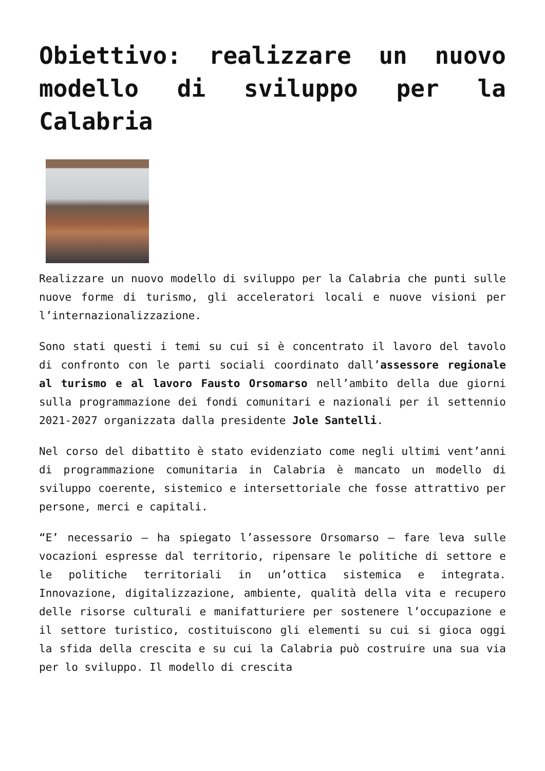Obiettivo: realizzare un nuovo modello di sviluppo per la Calabria
Realizzare un nuovo modello di sviluppo per la Calabria che punti sulle nuove forme di turismo, gli acceleratori locali e nuove visioni per l’internazionalizzazione.
Sono stati questi i temi su cui si è concentrato il lavoro del tavolo di confronto con le parti sociali coordinato dall’assessore regionale al turismo e al lavoro Fausto Orsomarso nell’ambito della due giorni sulla programmazione dei fondi comunitari e nazionali per il settennio 2021-2027 organizzata dalla presidente Jole Santelli.
Nel corso del dibattito è stato evidenziato come negli ultimi vent’anni di programmazione comunitaria in Calabria è mancato un modello di sviluppo coerente, sistemico e intersettoriale che fosse attrattivo per persone, merci e capitali.
“E’ necessario – ha spiegato l’assessore Orsomarso – fare leva sulle vocazioni espresse dal territorio, ripensare le politiche di settore e le politiche territoriali in un’ottica sistemica e integrata. Innovazione, digitalizzazione, ambiente, qualità della vita e recupero delle risorse culturali e manifatturiere per sostenere l’occupazione e il settore turistico, costituiscono gli elementi su cui si gioca oggi la sfida della crescita e su cui la Calabria può costruire una sua via per lo sviluppo. Il modello di crescita